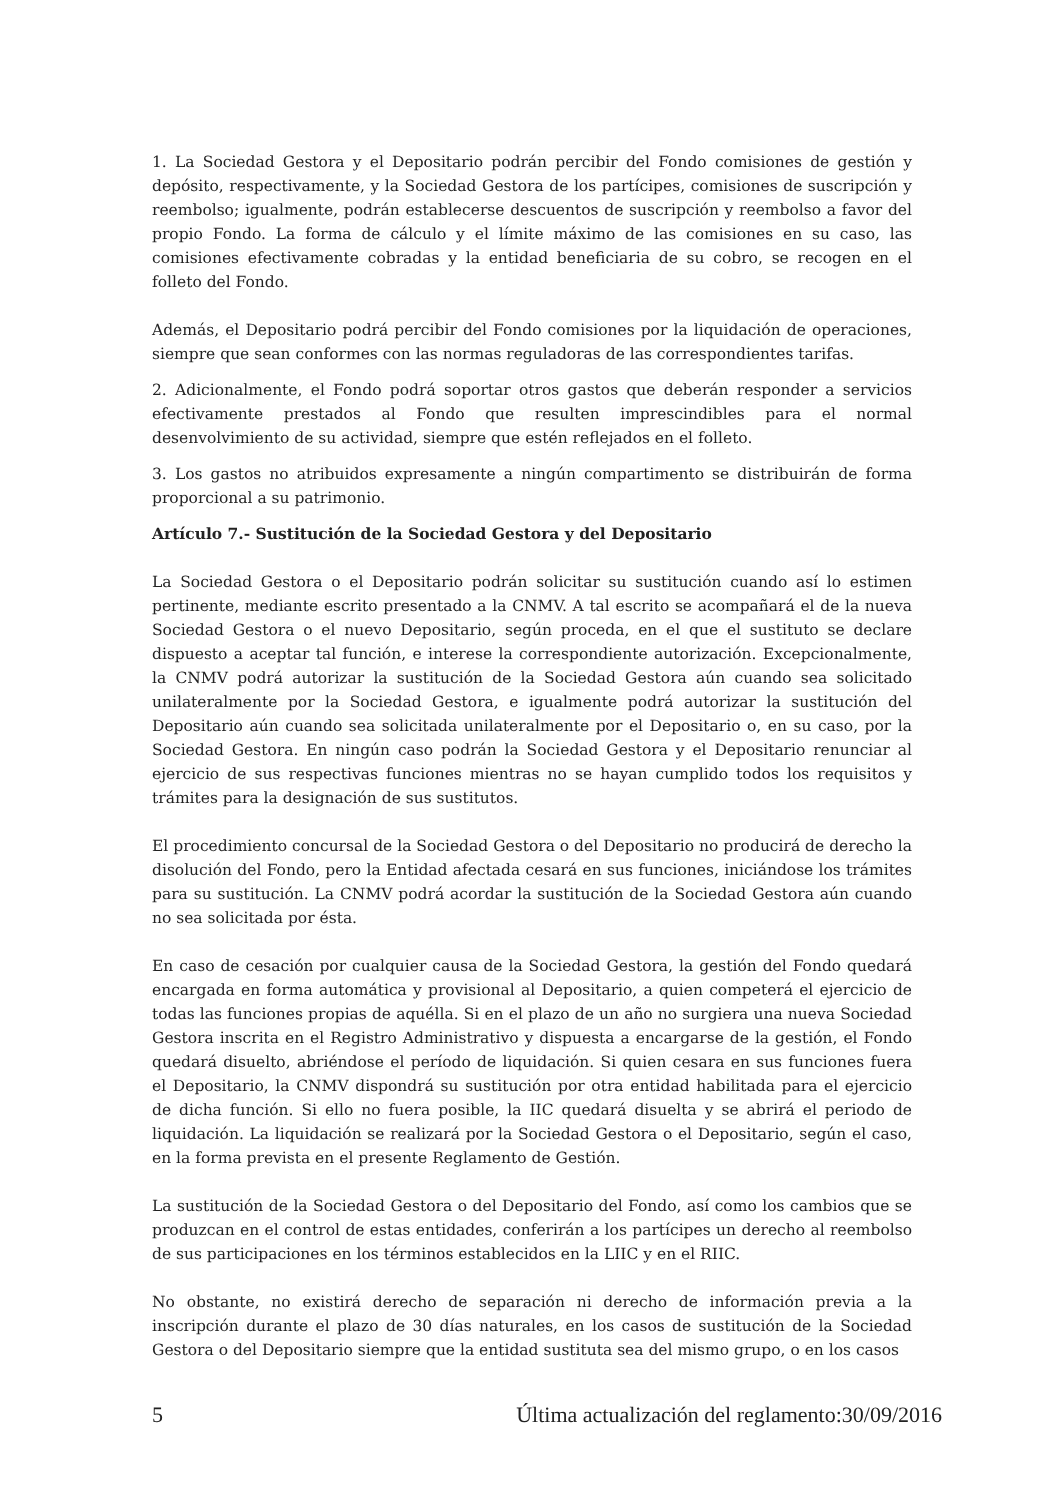1. La Sociedad Gestora y el Depositario podrán percibir del Fondo comisiones de gestión y depósito, respectivamente, y la Sociedad Gestora de los partícipes, comisiones de suscripción y reembolso; igualmente, podrán establecerse descuentos de suscripción y reembolso a favor del propio Fondo. La forma de cálculo y el límite máximo de las comisiones en su caso, las comisiones efectivamente cobradas y la entidad beneficiaria de su cobro, se recogen en el folleto del Fondo.
Además, el Depositario podrá percibir del Fondo comisiones por la liquidación de operaciones, siempre que sean conformes con las normas reguladoras de las correspondientes tarifas.
2. Adicionalmente, el Fondo podrá soportar otros gastos que deberán responder a servicios efectivamente prestados al Fondo que resulten imprescindibles para el normal desenvolvimiento de su actividad, siempre que estén reflejados en el folleto.
3. Los gastos no atribuidos expresamente a ningún compartimento se distribuirán de forma proporcional a su patrimonio.
Artículo 7.- Sustitución de la Sociedad Gestora y del Depositario
La Sociedad Gestora o el Depositario podrán solicitar su sustitución cuando así lo estimen pertinente, mediante escrito presentado a la CNMV. A tal escrito se acompañará el de la nueva Sociedad Gestora o el nuevo Depositario, según proceda, en el que el sustituto se declare dispuesto a aceptar tal función, e interese la correspondiente autorización. Excepcionalmente, la CNMV podrá autorizar la sustitución de la Sociedad Gestora aún cuando sea solicitado unilateralmente por la Sociedad Gestora, e igualmente podrá autorizar la sustitución del Depositario aún cuando sea solicitada unilateralmente por el Depositario o, en su caso, por la Sociedad Gestora. En ningún caso podrán la Sociedad Gestora y el Depositario renunciar al ejercicio de sus respectivas funciones mientras no se hayan cumplido todos los requisitos y trámites para la designación de sus sustitutos.
El procedimiento concursal de la Sociedad Gestora o del Depositario no producirá de derecho la disolución del Fondo, pero la Entidad afectada cesará en sus funciones, iniciándose los trámites para su sustitución. La CNMV podrá acordar la sustitución de la Sociedad Gestora aún cuando no sea solicitada por ésta.
En caso de cesación por cualquier causa de la Sociedad Gestora, la gestión del Fondo quedará encargada en forma automática y provisional al Depositario, a quien competerá el ejercicio de todas las funciones propias de aquélla. Si en el plazo de un año no surgiera una nueva Sociedad Gestora inscrita en el Registro Administrativo y dispuesta a encargarse de la gestión, el Fondo quedará disuelto, abriéndose el período de liquidación. Si quien cesara en sus funciones fuera el Depositario, la CNMV dispondrá su sustitución por otra entidad habilitada para el ejercicio de dicha función. Si ello no fuera posible, la IIC quedará disuelta y se abrirá el periodo de liquidación. La liquidación se realizará por la Sociedad Gestora o el Depositario, según el caso, en la forma prevista en el presente Reglamento de Gestión.
La sustitución de la Sociedad Gestora o del Depositario del Fondo, así como los cambios que se produzcan en el control de estas entidades, conferirán a los partícipes un derecho al reembolso de sus participaciones en los términos establecidos en la LIIC y en el RIIC.
No obstante, no existirá derecho de separación ni derecho de información previa a la inscripción durante el plazo de 30 días naturales, en los casos de sustitución de la Sociedad Gestora o del Depositario siempre que la entidad sustituta sea del mismo grupo, o en los casos
5 Última actualización del reglamento:30/09/2016